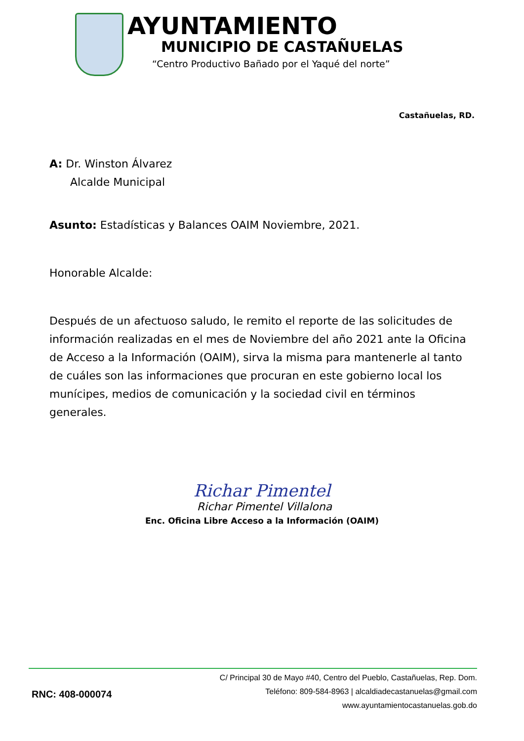AYUNTAMIENTO
MUNICIPIO DE CASTAÑUELAS
“Centro Productivo Bañado por el Yaqué del norte”
Castañuelas, RD.
A: Dr. Winston Álvarez
Alcalde Municipal
Asunto: Estadísticas y Balances OAIM Noviembre, 2021.
Honorable Alcalde:
Después de un afectuoso saludo, le remito el reporte de las solicitudes de información realizadas en el mes de Noviembre del año 2021 ante la Oficina de Acceso a la Información (OAIM), sirva la misma para mantenerle al tanto de cuáles son las informaciones que procuran en este gobierno local los munícipes, medios de comunicación y la sociedad civil en términos generales.
Richar Pimentel
Richar Pimentel Villalona
Enc. Oficina Libre Acceso a la Información (OAIM)
RNC: 408-000074
C/ Principal 30 de Mayo #40, Centro del Pueblo, Castañuelas, Rep. Dom.
Teléfono: 809-584-8963 | alcaldiadecastanuelas@gmail.com
www.ayuntamientocastanuelas.gob.do